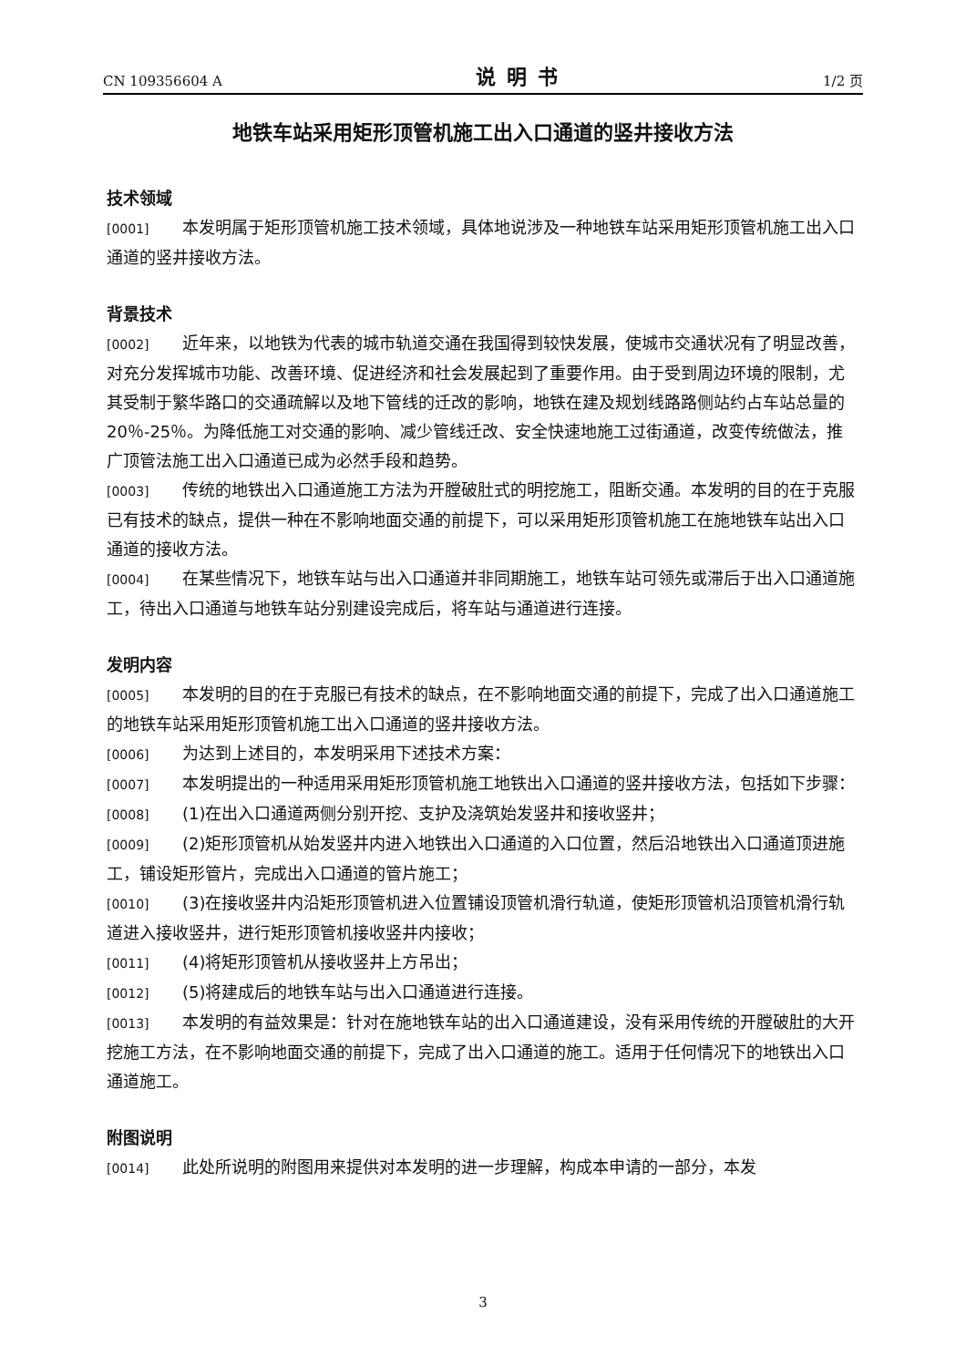CN 109356604 A 说明书 1/2 页
地铁车站采用矩形顶管机施工出入口通道的竖井接收方法
技术领域
[0001] 本发明属于矩形顶管机施工技术领域，具体地说涉及一种地铁车站采用矩形顶管机施工出入口通道的竖井接收方法。
背景技术
[0002] 近年来，以地铁为代表的城市轨道交通在我国得到较快发展，使城市交通状况有了明显改善，对充分发挥城市功能、改善环境、促进经济和社会发展起到了重要作用。由于受到周边环境的限制，尤其受制于繁华路口的交通疏解以及地下管线的迁改的影响，地铁在建及规划线路路侧站约占车站总量的20％-25％。为降低施工对交通的影响、减少管线迁改、安全快速地施工过街通道，改变传统做法，推广顶管法施工出入口通道已成为必然手段和趋势。
[0003] 传统的地铁出入口通道施工方法为开膛破肚式的明挖施工，阻断交通。本发明的目的在于克服已有技术的缺点，提供一种在不影响地面交通的前提下，可以采用矩形顶管机施工在施地铁车站出入口通道的接收方法。
[0004] 在某些情况下，地铁车站与出入口通道并非同期施工，地铁车站可领先或滞后于出入口通道施工，待出入口通道与地铁车站分别建设完成后，将车站与通道进行连接。
发明内容
[0005] 本发明的目的在于克服已有技术的缺点，在不影响地面交通的前提下，完成了出入口通道施工的地铁车站采用矩形顶管机施工出入口通道的竖井接收方法。
[0006] 为达到上述目的，本发明采用下述技术方案：
[0007] 本发明提出的一种适用采用矩形顶管机施工地铁出入口通道的竖井接收方法，包括如下步骤：
[0008] (1)在出入口通道两侧分别开挖、支护及浇筑始发竖井和接收竖井；
[0009] (2)矩形顶管机从始发竖井内进入地铁出入口通道的入口位置，然后沿地铁出入口通道顶进施工，铺设矩形管片，完成出入口通道的管片施工；
[0010] (3)在接收竖井内沿矩形顶管机进入位置铺设顶管机滑行轨道，使矩形顶管机沿顶管机滑行轨道进入接收竖井，进行矩形顶管机接收竖井内接收；
[0011] (4)将矩形顶管机从接收竖井上方吊出；
[0012] (5)将建成后的地铁车站与出入口通道进行连接。
[0013] 本发明的有益效果是：针对在施地铁车站的出入口通道建设，没有采用传统的开膛破肚的大开挖施工方法，在不影响地面交通的前提下，完成了出入口通道的施工。适用于任何情况下的地铁出入口通道施工。
附图说明
[0014] 此处所说明的附图用来提供对本发明的进一步理解，构成本申请的一部分，本发
3